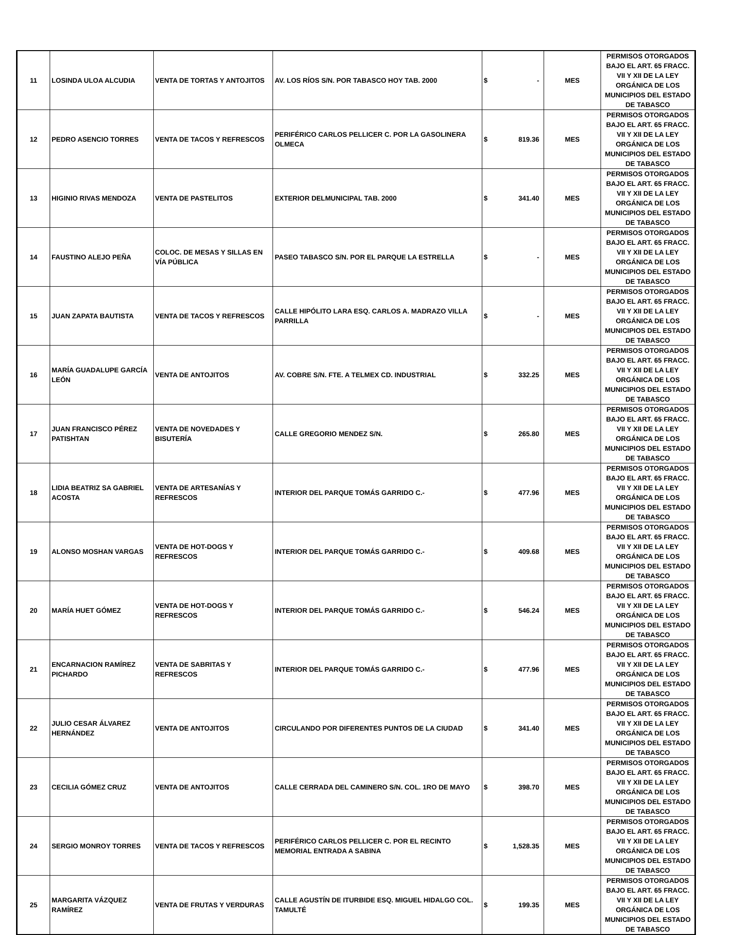| 11 | LOSINDA ULOA ALCUDIA | VENTA DE TORTAS Y ANTOJITOS | AV. LOS RÍOS S/N. POR TABASCO HOY TAB. 2000 | $ - | MES | PERMISOS OTORGADOS BAJO EL ART. 65 FRACC. VII Y XII DE LA LEY ORGÁNICA DE LOS MUNICIPIOS DEL ESTADO DE TABASCO |
| 12 | PEDRO ASENCIO TORRES | VENTA DE TACOS Y REFRESCOS | PERIFÉRICO CARLOS PELLICER C. POR LA GASOLINERA OLMECA | $ 819.36 | MES | PERMISOS OTORGADOS BAJO EL ART. 65 FRACC. VII Y XII DE LA LEY ORGÁNICA DE LOS MUNICIPIOS DEL ESTADO DE TABASCO |
| 13 | HIGINIO RIVAS MENDOZA | VENTA DE PASTELITOS | EXTERIOR DELMUNICIPAL TAB. 2000 | $ 341.40 | MES | PERMISOS OTORGADOS BAJO EL ART. 65 FRACC. VII Y XII DE LA LEY ORGÁNICA DE LOS MUNICIPIOS DEL ESTADO DE TABASCO |
| 14 | FAUSTINO ALEJO PEÑA | COLOC. DE MESAS Y SILLAS EN VÍA PÚBLICA | PASEO TABASCO S/N. POR EL PARQUE LA ESTRELLA | $ - | MES | PERMISOS OTORGADOS BAJO EL ART. 65 FRACC. VII Y XII DE LA LEY ORGÁNICA DE LOS MUNICIPIOS DEL ESTADO DE TABASCO |
| 15 | JUAN ZAPATA BAUTISTA | VENTA DE TACOS Y REFRESCOS | CALLE HIPÓLITO LARA ESQ. CARLOS A. MADRAZO VILLA PARRILLA | $ - | MES | PERMISOS OTORGADOS BAJO EL ART. 65 FRACC. VII Y XII DE LA LEY ORGÁNICA DE LOS MUNICIPIOS DEL ESTADO DE TABASCO |
| 16 | MARÍA GUADALUPE GARCÍA LEÓN | VENTA DE ANTOJITOS | AV. COBRE S/N. FTE. A TELMEX CD. INDUSTRIAL | $ 332.25 | MES | PERMISOS OTORGADOS BAJO EL ART. 65 FRACC. VII Y XII DE LA LEY ORGÁNICA DE LOS MUNICIPIOS DEL ESTADO DE TABASCO |
| 17 | JUAN FRANCISCO PÉREZ PATISHTAN | VENTA DE NOVEDADES Y BISUTERÍA | CALLE GREGORIO MENDEZ S/N. | $ 265.80 | MES | PERMISOS OTORGADOS BAJO EL ART. 65 FRACC. VII Y XII DE LA LEY ORGÁNICA DE LOS MUNICIPIOS DEL ESTADO DE TABASCO |
| 18 | LIDIA BEATRIZ SA GABRIEL ACOSTA | VENTA DE ARTESANÍAS Y REFRESCOS | INTERIOR DEL PARQUE TOMÁS GARRIDO C.- | $ 477.96 | MES | PERMISOS OTORGADOS BAJO EL ART. 65 FRACC. VII Y XII DE LA LEY ORGÁNICA DE LOS MUNICIPIOS DEL ESTADO DE TABASCO |
| 19 | ALONSO MOSHAN VARGAS | VENTA DE HOT-DOGS Y REFRESCOS | INTERIOR DEL PARQUE TOMÁS GARRIDO C.- | $ 409.68 | MES | PERMISOS OTORGADOS BAJO EL ART. 65 FRACC. VII Y XII DE LA LEY ORGÁNICA DE LOS MUNICIPIOS DEL ESTADO DE TABASCO |
| 20 | MARÍA HUET GÓMEZ | VENTA DE HOT-DOGS Y REFRESCOS | INTERIOR DEL PARQUE TOMÁS GARRIDO C.- | $ 546.24 | MES | PERMISOS OTORGADOS BAJO EL ART. 65 FRACC. VII Y XII DE LA LEY ORGÁNICA DE LOS MUNICIPIOS DEL ESTADO DE TABASCO |
| 21 | ENCARNACION RAMÍREZ PICHARDO | VENTA DE SABRITAS Y REFRESCOS | INTERIOR DEL PARQUE TOMÁS GARRIDO C.- | $ 477.96 | MES | PERMISOS OTORGADOS BAJO EL ART. 65 FRACC. VII Y XII DE LA LEY ORGÁNICA DE LOS MUNICIPIOS DEL ESTADO DE TABASCO |
| 22 | JULIO CESAR ÁLVAREZ HERNÁNDEZ | VENTA DE ANTOJITOS | CIRCULANDO POR DIFERENTES PUNTOS DE LA CIUDAD | $ 341.40 | MES | PERMISOS OTORGADOS BAJO EL ART. 65 FRACC. VII Y XII DE LA LEY ORGÁNICA DE LOS MUNICIPIOS DEL ESTADO DE TABASCO |
| 23 | CECILIA GÓMEZ CRUZ | VENTA DE ANTOJITOS | CALLE CERRADA DEL CAMINERO S/N. COL. 1RO DE MAYO | $ 398.70 | MES | PERMISOS OTORGADOS BAJO EL ART. 65 FRACC. VII Y XII DE LA LEY ORGÁNICA DE LOS MUNICIPIOS DEL ESTADO DE TABASCO |
| 24 | SERGIO MONROY TORRES | VENTA DE TACOS Y REFRESCOS | PERIFÉRICO CARLOS PELLICER C. POR EL RECINTO MEMORIAL ENTRADA A SABINA | $ 1,528.35 | MES | PERMISOS OTORGADOS BAJO EL ART. 65 FRACC. VII Y XII DE LA LEY ORGÁNICA DE LOS MUNICIPIOS DEL ESTADO DE TABASCO |
| 25 | MARGARITA VÁZQUEZ RAMÍREZ | VENTA DE FRUTAS Y VERDURAS | CALLE AGUSTÍN DE ITURBIDE ESQ. MIGUEL HIDALGO COL. TAMULTÉ | $ 199.35 | MES | PERMISOS OTORGADOS BAJO EL ART. 65 FRACC. VII Y XII DE LA LEY ORGÁNICA DE LOS MUNICIPIOS DEL ESTADO DE TABASCO |